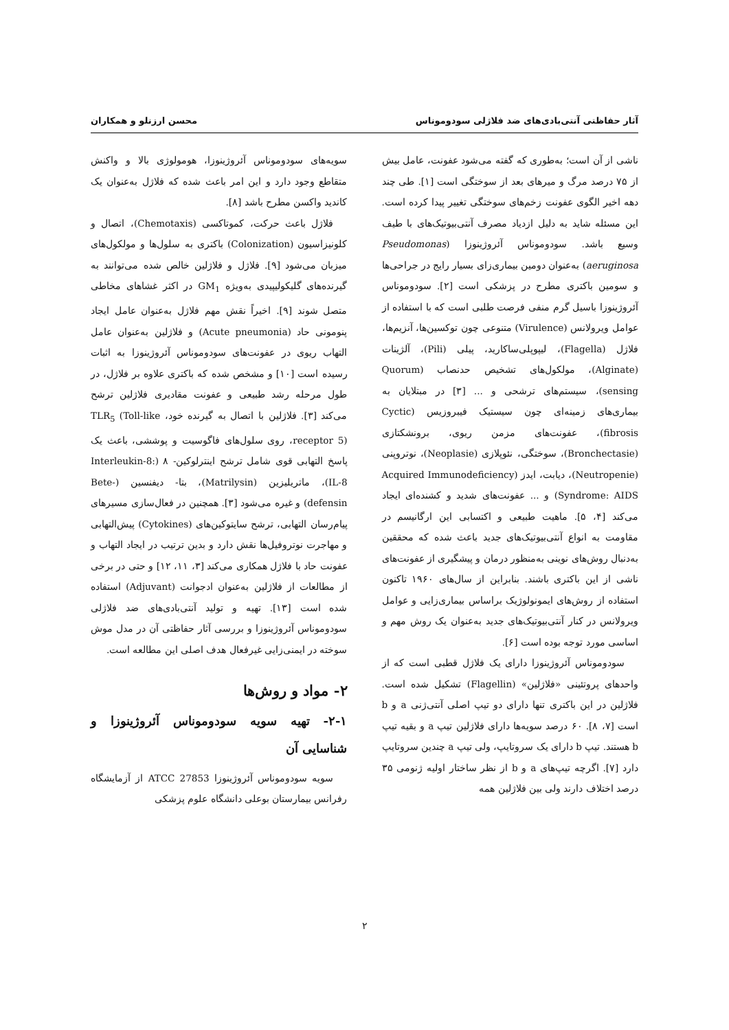آثار حفاظتی آنتی‌بادی‌های ضد فلاژلی سودوموناس محسن ارزنلو و همکاران
ناشی از آن است؛ به‌طوری که گفته می‌شود عفونت، عامل بیش از ۷۵ درصد مرگ و میرهای بعد از سوختگی است [۱]. طی چند دهه اخیر الگوی عفونت زخم‌های سوختگی تغییر پیدا کرده است. این مسئله شاید به دلیل ازدیاد مصرف آنتی‌بیوتیک‌های با طیف وسیع باشد. سودوموناس آئروژینوزا (Pseudomonas aeruginosa) به‌عنوان دومین بیماری‌زای بسیار رایج در جراحی‌ها و سومین باکتری مطرح در پزشکی است [۲]. سودوموناس آئروژینوزا باسیل گرم منفی فرصت طلبی است که با استفاده از عوامل ویرولانس (Virulence) متنوعی چون توکسین‌ها، آنزیم‌ها، فلاژل (Flagella)، لیپوپلی‌ساکارید، پیلی (Pili)، آلژینات (Alginate)، مولکول‌های تشخیص حدنصاب (Quorum sensing)، سیستم‌های ترشحی و ... [۳] در مبتلایان به بیماری‌های زمینه‌ای چون سیستیک فیبروزیس (Cyctic fibrosis)، عفونت‌های مزمن ریوی، برونشکتازی (Bronchectasie)، سوختگی، نئوپلازی (Neoplasie)، نوتروپنی (Neutropenie)، دیابت، ایدز (Acquired Immunodeficiency Syndrome: AIDS) و ... عفونت‌های شدید و کشنده‌ای ایجاد می‌کند [۴، ۵]. ماهیت طبیعی و اکتسابی این ارگانیسم در مقاومت به انواع آنتی‌بیوتیک‌های جدید باعث شده که محققین به‌دنبال روش‌های نوینی به‌منظور درمان و پیشگیری از عفونت‌های ناشی از این باکتری باشند. بنابراین از سال‌های ۱۹۶۰ تاکنون استفاده از روش‌های ایمونولوژیک براساس بیماری‌زایی و عوامل ویرولانس در کنار آنتی‌بیوتیک‌های جدید به‌عنوان یک روش مهم و اساسی مورد توجه بوده است [۶].
سودوموناس آئروژینوزا دارای یک فلاژل قطبی است که از واحدهای پروتئینی «فلاژلین» (Flagellin) تشکیل شده است. فلاژلین در این باکتری تنها دارای دو تیپ اصلی آنتی‌ژنی a و b است [۷، ۸]. ۶۰ درصد سویه‌ها دارای فلاژلین تیپ a و بقیه تیپ b هستند. تیپ b دارای یک سروتایپ، ولی تیپ a چندین سروتایپ دارد [۷]. اگرچه تیپ‌های a و b از نظر ساختار اولیه ژنومی ۳۵ درصد اختلاف دارند ولی بین فلاژلین همه
سویه‌های سودوموناس آئروژینوزا، هومولوژی بالا و واکنش متقاطع وجود دارد و این امر باعث شده که فلاژل به‌عنوان یک کاندید واکسن مطرح باشد [۸].
فلاژل باعث حرکت، کموتاکسی (Chemotaxis)، اتصال و کلونیزاسیون (Colonization) باکتری به سلول‌ها و مولکول‌های میزبان می‌شود [۹]. فلاژل و فلاژلین خالص شده می‌توانند به گیرنده‌های گلیکولیپیدی به‌ویژه GM<sub>1</sub> در اکثر غشاهای مخاطی متصل شوند [۹]. اخیراً نقش مهم فلاژل به‌عنوان عامل ایجاد پنومونی حاد (Acute pneumonia) و فلاژلین به‌عنوان عامل التهاب ریوی در عفونت‌های سودوموناس آئروژینوزا به اثبات رسیده است [۱۰] و مشخص شده که باکتری علاوه بر فلاژل، در طول مرحله رشد طبیعی و عفونت مقادیری فلاژلین ترشح می‌کند [۳]. فلاژلین با اتصال به گیرنده خود، TLR<sub>5</sub> (Toll-like receptor 5)، روی سلول‌های فاگوسیت و پوششی، باعث یک پاسخ التهابی قوی شامل ترشح اینترلوکین- ۸ (Interleukin-8: IL-8)، ماتریلیزین (Matrilysin)، بتا- دیفنسین (Bete-defensin) و غیره می‌شود [۳]. همچنین در فعال‌سازی مسیرهای پیام‌رسان التهابی، ترشح سایتوکین‌های (Cytokines) پیش‌التهابی و مهاجرت نوتروفیل‌ها نقش دارد و بدین ترتیب در ایجاد التهاب و عفونت حاد با فلاژل همکاری می‌کند [۳، ۱۱، ۱۲] و حتی در برخی از مطالعات از فلاژلین به‌عنوان ادجوانت (Adjuvant) استفاده شده است [۱۳]. تهیه و تولید آنتی‌بادی‌های ضد فلاژلی سودوموناس آئروژینوزا و بررسی آثار حفاظتی آن در مدل موش سوخته در ایمنی‌زایی غیرفعال هدف اصلی این مطالعه است.
۲- مواد و روش‌ها
۲-۱- تهیه سویه سودوموناس آئروژینوزا و شناسایی آن
سویه سودوموناس آئروژینوزا ATCC 27853 از آزمایشگاه رفرانس بیمارستان بوعلی دانشگاه علوم پزشکی
۲